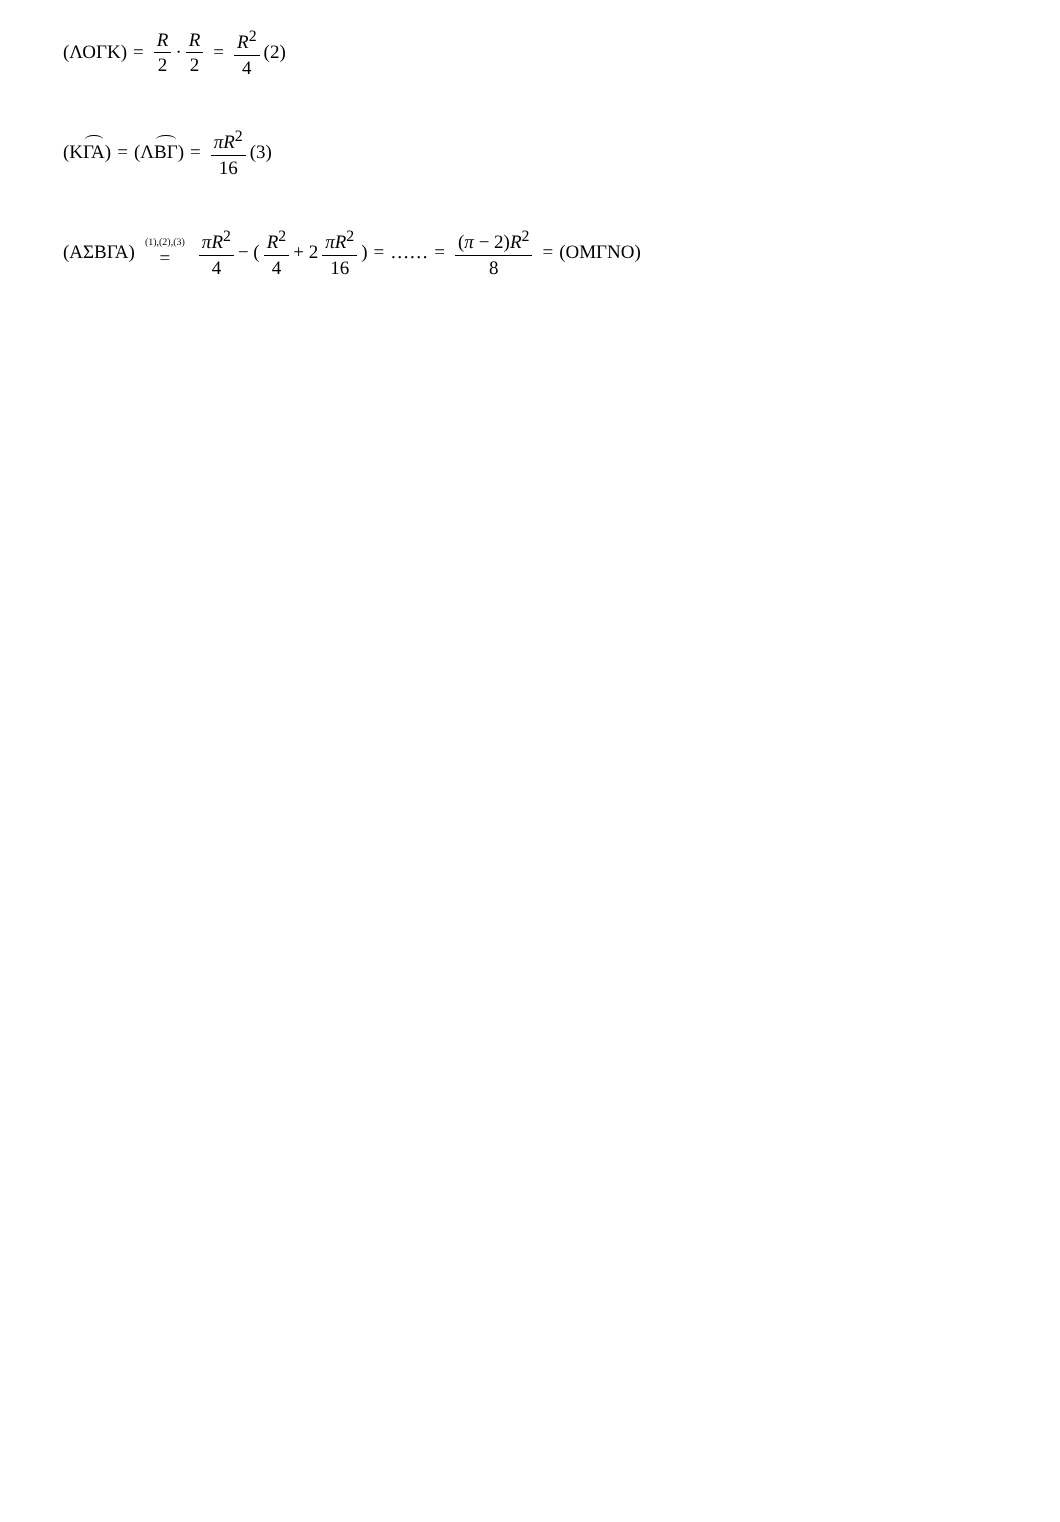(ΛΟΓΚ) = R 2 · R 2 = R<sup>2</sup> 4 (2)
(Κ ΓΑ) = (Λ ΒΓ) = πR<sup>2</sup> 16 (3)
(ΑΣΒΓΑ) (1),(2),(3) = πR<sup>2</sup> 4 − ( R<sup>2</sup> 4 + 2 πR<sup>2</sup> 16 ) = …… = (π − 2)R<sup>2</sup> 8 = (ΟΜΓΝΟ)